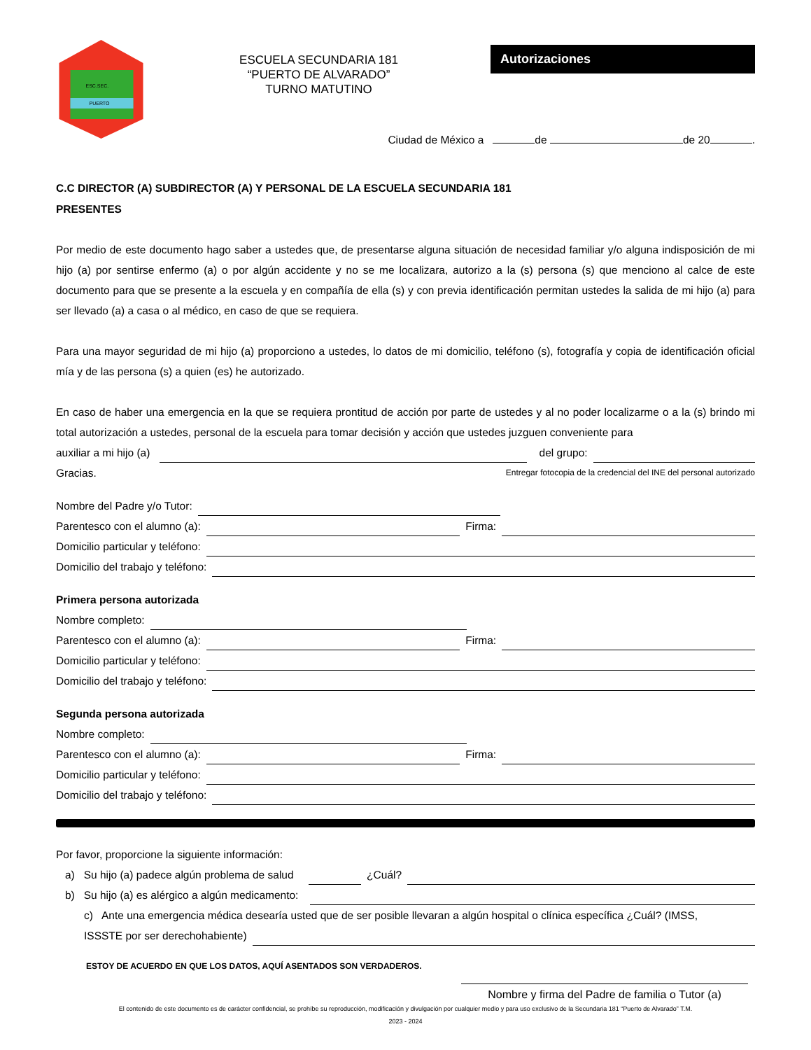ESC.SEC.
PUERTO
ESCUELA SECUNDARIA 181
“PUERTO DE ALVARADO”
TURNO MATUTINO
Autorizaciones
Ciudad de México a de de 20 .
C.C DIRECTOR (A) SUBDIRECTOR (A) Y PERSONAL DE LA ESCUELA SECUNDARIA 181
PRESENTES
Por medio de este documento hago saber a ustedes que, de presentarse alguna situación de necesidad familiar y/o alguna indisposición de mi hijo (a) por sentirse enfermo (a) o por algún accidente y no se me localizara, autorizo a la (s) persona (s) que menciono al calce de este documento para que se presente a la escuela y en compañía de ella (s) y con previa identificación permitan ustedes la salida de mi hijo (a) para ser llevado (a) a casa o al médico, en caso de que se requiera.
Para una mayor seguridad de mi hijo (a) proporciono a ustedes, lo datos de mi domicilio, teléfono (s), fotografía y copia de identificación oficial mía y de las persona (s) a quien (es) he autorizado.
En caso de haber una emergencia en la que se requiera prontitud de acción por parte de ustedes y al no poder localizarme o a la (s) brindo mi total autorización a ustedes, personal de la escuela para tomar decisión y acción que ustedes juzguen conveniente para
auxiliar a mi hijo (a) del grupo:
Gracias. Entregar fotocopia de la credencial del INE del personal autorizado
Nombre del Padre y/o Tutor:
Parentesco con el alumno (a): Firma:
Domicilio particular y teléfono:
Domicilio del trabajo y teléfono:
Primera persona autorizada
Nombre completo:
Parentesco con el alumno (a): Firma:
Domicilio particular y teléfono:
Domicilio del trabajo y teléfono:
Segunda persona autorizada
Nombre completo:
Parentesco con el alumno (a): Firma:
Domicilio particular y teléfono:
Domicilio del trabajo y teléfono:
Por favor, proporcione la siguiente información:
a) Su hijo (a) padece algún problema de salud ¿Cuál?
b) Su hijo (a) es alérgico a algún medicamento:
c) Ante una emergencia médica desearía usted que de ser posible llevaran a algún hospital o clínica específica ¿Cuál? (IMSS,
ISSSTE por ser derechohabiente)
ESTOY DE ACUERDO EN QUE LOS DATOS, AQUÍ ASENTADOS SON VERDADEROS.
Nombre y firma del Padre de familia o Tutor (a)
El contenido de este documento es de carácter confidencial, se prohíbe su reproducción, modificación y divulgación por cualquier medio y para uso exclusivo de la Secundaria 181 “Puerto de Alvarado” T.M.
2023 - 2024